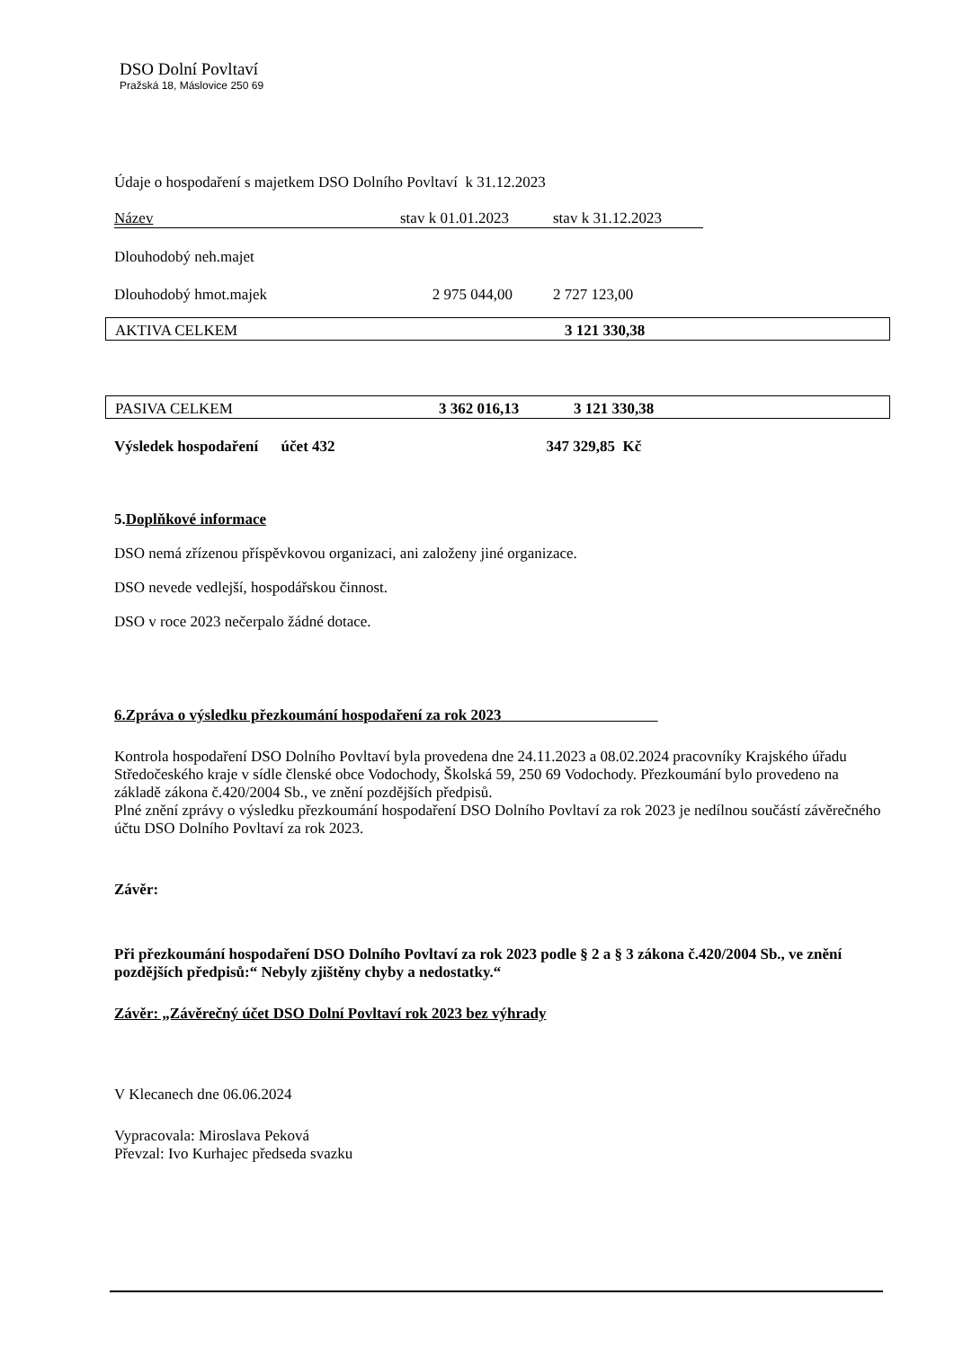DSO Dolní Povltaví
Pražská 18, Máslovice 250 69
Údaje o hospodaření s majetkem DSO Dolního Povltaví k 31.12.2023
| Název | stav k 01.01.2023 | stav k 31.12.2023 |
| Dlouhodobý neh.majet | | |
| Dlouhodobý hmot.majek | 2 975 044,00 | 2 727 123,00 |
| AKTIVA CELKEM | 3 121 330,38 |
| PASIVA CELKEM | 3 362 016,13 | 3 121 330,38 |
Výsledek hospodaření účet 432 347 329,85 Kč
5.Doplňkové informace
DSO nemá zřízenou příspěvkovou organizaci, ani založeny jiné organizace.
DSO nevede vedlejší, hospodářskou činnost.
DSO v roce 2023 nečerpalo žádné dotace.
6.Zpráva o výsledku přezkoumání hospodaření za rok 2023
Kontrola hospodaření DSO Dolního Povltaví byla provedena dne 24.11.2023 a 08.02.2024 pracovníky Krajského úřadu Středočeského kraje v sídle členské obce Vodochody, Školská 59, 250 69 Vodochody. Přezkoumání bylo provedeno na základě zákona č.420/2004 Sb., ve znění pozdějších předpisů.
Plné znění zprávy o výsledku přezkoumání hospodaření DSO Dolního Povltaví za rok 2023 je nedílnou součástí závěrečného účtu DSO Dolního Povltaví za rok 2023.
Závěr:
Při přezkoumání hospodaření DSO Dolního Povltaví za rok 2023 podle § 2 a § 3 zákona č.420/2004 Sb., ve znění pozdějších předpisů:“ Nebyly zjištěny chyby a nedostatky.“
Závěr: „Závěrečný účet DSO Dolní Povltaví rok 2023 bez výhrady
V Klecanech dne 06.06.2024
Vypracovala: Miroslava Peková
Převzal: Ivo Kurhajec předseda svazku